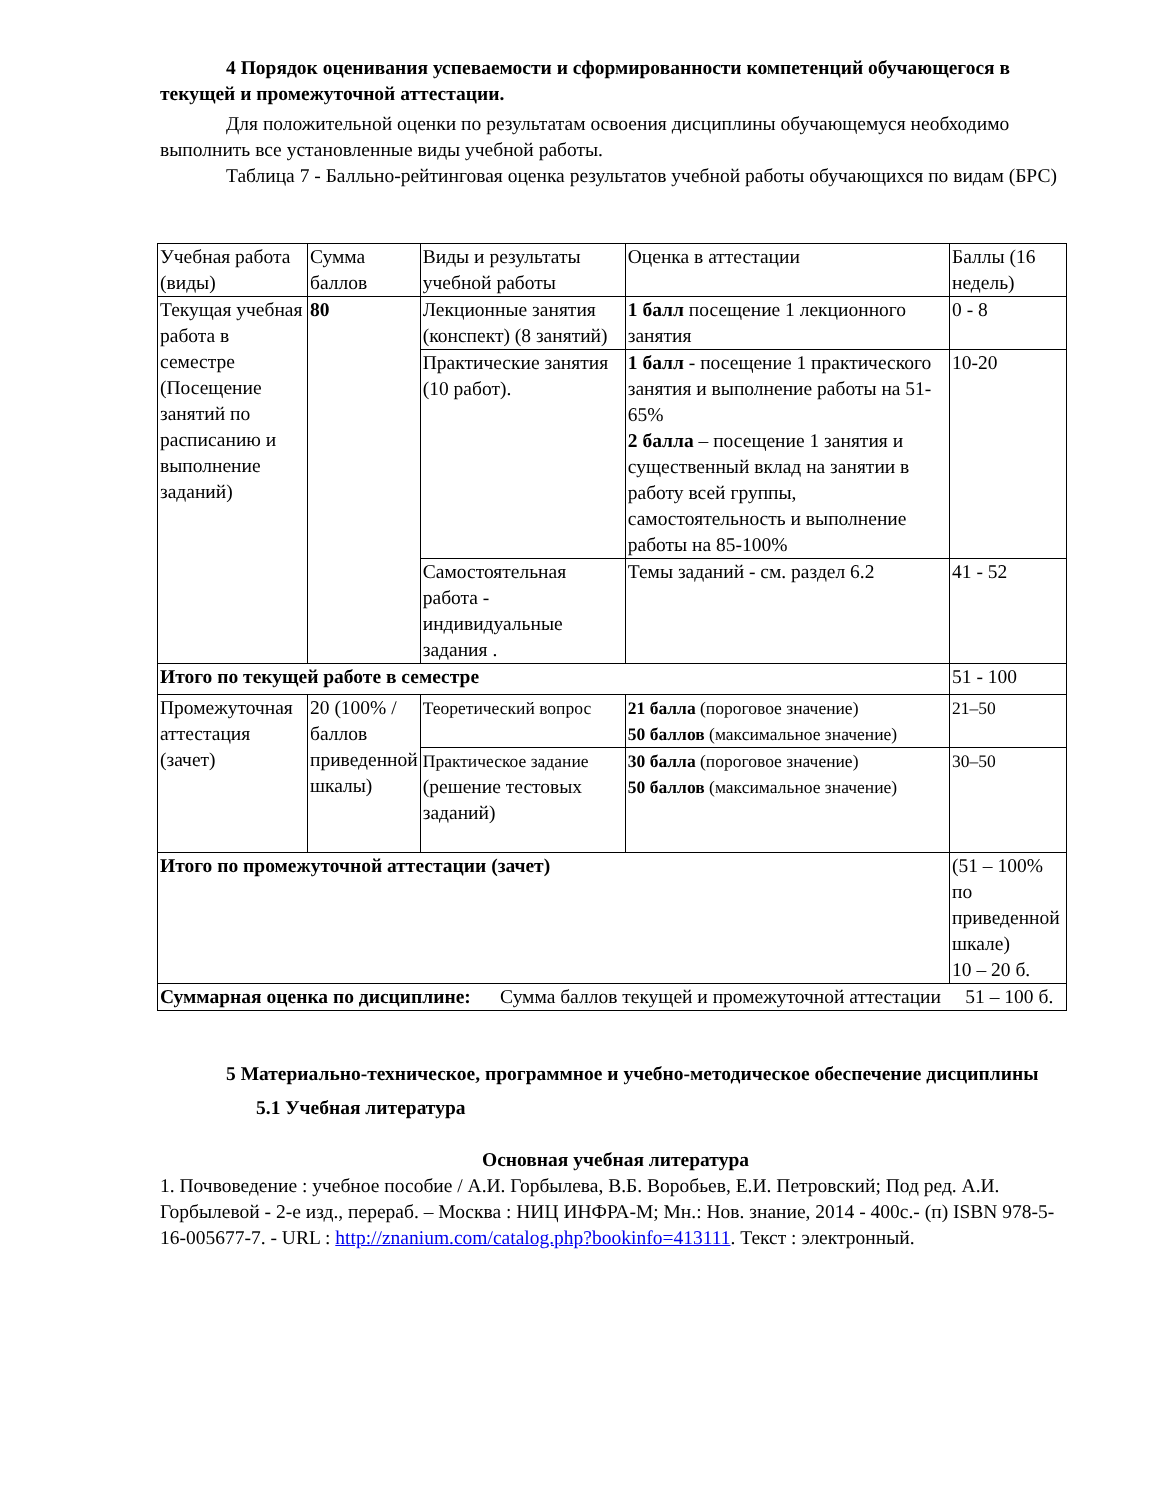4 Порядок оценивания успеваемости и сформированности компетенций обучающегося в текущей и промежуточной аттестации.
Для положительной оценки по результатам освоения дисциплины обучающемуся необходимо выполнить все установленные виды учебной работы.
Таблица 7 - Балльно-рейтинговая оценка результатов учебной работы обучающихся по видам (БРС)
| Учебная работа (виды) | Сумма баллов | Виды и результаты учебной работы | Оценка в аттестации | Баллы (16 недель) |
| Текущая учебная работа в семестре (Посещение занятий по расписанию и выполнение заданий) | 80 | Лекционные занятия (конспект) (8 занятий) | 1 балл посещение 1 лекционного занятия | 0 - 8 |
| | | Практические занятия (10 работ). | 1 балл - посещение 1 практического занятия и выполнение работы на 51-65% 2 балла – посещение 1 занятия и существенный вклад на занятии в работу всей группы, самостоятельность и выполнение работы на 85-100% | 10-20 |
| | | Самостоятельная работа - индивидуальные задания . | Темы заданий - см. раздел 6.2 | 41 - 52 |
| Итого по текущей работе в семестре | | | | 51 - 100 |
| Промежуточная аттестация (зачет) | 20 (100% /баллов приведенной шкалы) | Теоретический вопрос | 21 балла (пороговое значение) 50 баллов (максимальное значение) | 21–50 |
| | | Практическое задание (решение тестовых заданий) | 30 балла (пороговое значение) 50 баллов (максимальное значение) | 30–50 |
| Итого по промежуточной аттестации (зачет) | | | | (51 – 100% по приведенной шкале) 10 – 20 б. |
| Суммарная оценка по дисциплине: Сумма баллов текущей и промежуточной аттестации 51 – 100 б. | | | | |
5 Материально-техническое, программное и учебно-методическое обеспечение дисциплины
5.1 Учебная литература
Основная учебная литература
1. Почвоведение : учебное пособие / А.И. Горбылева, В.Б. Воробьев, Е.И. Петровский; Под ред. А.И. Горбылевой - 2-е изд., перераб. – Москва : НИЦ ИНФРА-М; Мн.: Нов. знание, 2014 - 400с.- (п) ISBN 978-5-16-005677-7. - URL : http://znanium.com/catalog.php?bookinfo=413111. Текст : электронный.